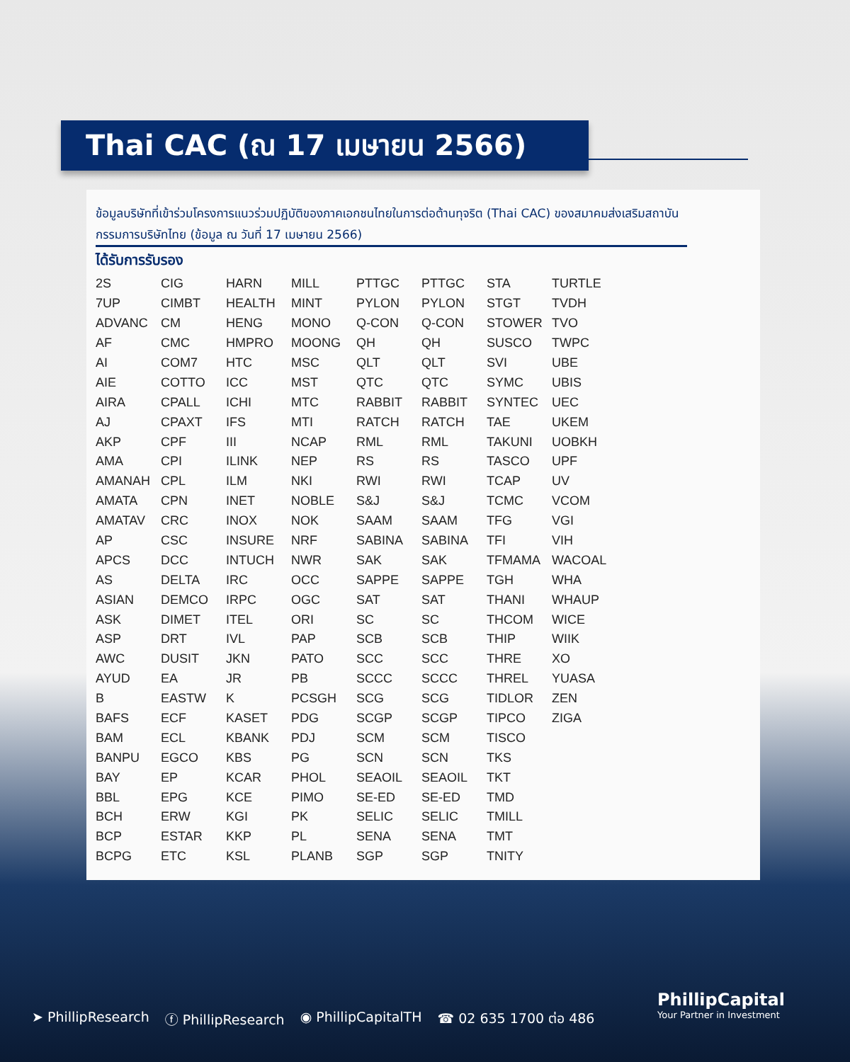Thai CAC (ณ 17 เมษายน 2566)
ข้อมูลบริษัทที่เข้าร่วมโครงการแนวร่วมปฏิบัติของภาคเอกชนไทยในการต่อต้านทุจริต (Thai CAC) ของสมาคมส่งเสริมสถาบันกรรมการบริษัทไทย (ข้อมูล ณ วันที่ 17 เมษายน 2566)
ได้รับการรับรอง
| 2S | CIG | HARN | MILL | PTTGC | PTTGC | STA | TURTLE |
| 7UP | CIMBT | HEALTH | MINT | PYLON | PYLON | STGT | TVDH |
| ADVANC | CM | HENG | MONO | Q-CON | Q-CON | STOWER | TVO |
| AF | CMC | HMPRO | MOONG | QH | QH | SUSCO | TWPC |
| AI | COM7 | HTC | MSC | QLT | QLT | SVI | UBE |
| AIE | COTTO | ICC | MST | QTC | QTC | SYMC | UBIS |
| AIRA | CPALL | ICHI | MTC | RABBIT | RABBIT | SYNTEC | UEC |
| AJ | CPAXT | IFS | MTI | RATCH | RATCH | TAE | UKEM |
| AKP | CPF | III | NCAP | RML | RML | TAKUNI | UOBKH |
| AMA | CPI | ILINK | NEP | RS | RS | TASCO | UPF |
| AMANAH | CPL | ILM | NKI | RWI | RWI | TCAP | UV |
| AMATA | CPN | INET | NOBLE | S&J | S&J | TCMC | VCOM |
| AMATAV | CRC | INOX | NOK | SAAM | SAAM | TFG | VGI |
| AP | CSC | INSURE | NRF | SABINA | SABINA | TFI | VIH |
| APCS | DCC | INTUCH | NWR | SAK | SAK | TFMAMA | WACOAL |
| AS | DELTA | IRC | OCC | SAPPE | SAPPE | TGH | WHA |
| ASIAN | DEMCO | IRPC | OGC | SAT | SAT | THANI | WHAUP |
| ASK | DIMET | ITEL | ORI | SC | SC | THCOM | WICE |
| ASP | DRT | IVL | PAP | SCB | SCB | THIP | WIIK |
| AWC | DUSIT | JKN | PATO | SCC | SCC | THRE | XO |
| AYUD | EA | JR | PB | SCCC | SCCC | THREL | YUASA |
| B | EASTW | K | PCSGH | SCG | SCG | TIDLOR | ZEN |
| BAFS | ECF | KASET | PDG | SCGP | SCGP | TIPCO | ZIGA |
| BAM | ECL | KBANK | PDJ | SCM | SCM | TISCO | |
| BANPU | EGCO | KBS | PG | SCN | SCN | TKS | |
| BAY | EP | KCAR | PHOL | SEAOIL | SEAOIL | TKT | |
| BBL | EPG | KCE | PIMO | SE-ED | SE-ED | TMD | |
| BCH | ERW | KGI | PK | SELIC | SELIC | TMILL | |
| BCP | ESTAR | KKP | PL | SENA | SENA | TMT | |
| BCPG | ETC | KSL | PLANB | SGP | SGP | TNITY | |
➤ PhillipResearch ⓕ PhillipResearch ◉ PhillipCapitalTH ☎ 02 635 1700 ต่อ 486
PhillipCapital
Your Partner in Investment